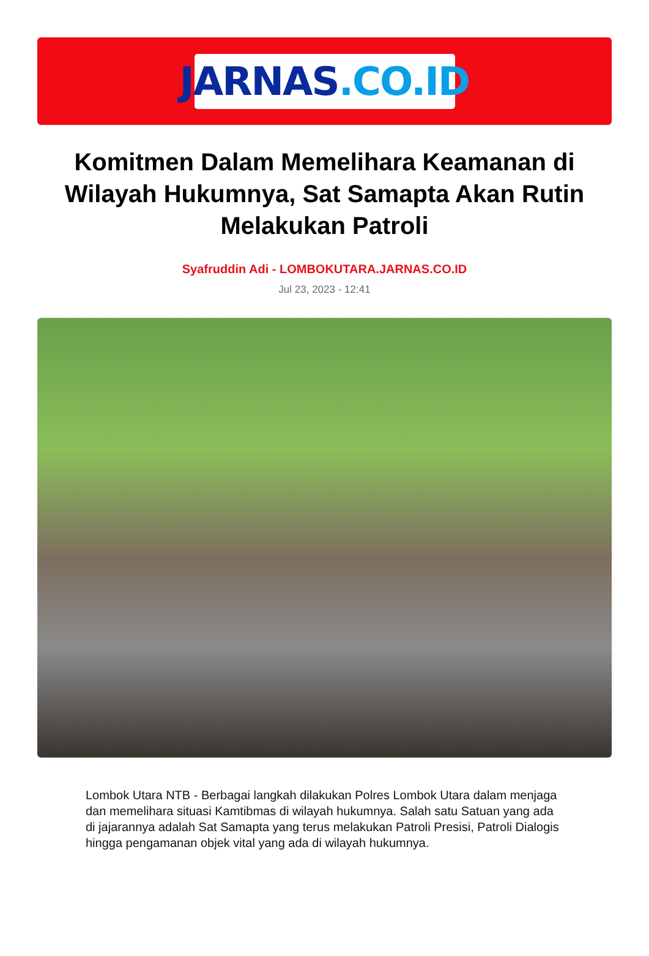JARNAS.CO.ID
Komitmen Dalam Memelihara Keamanan di Wilayah Hukumnya, Sat Samapta Akan Rutin Melakukan Patroli
Syafruddin Adi - LOMBOKUTARA.JARNAS.CO.ID
Jul 23, 2023 - 12:41
Lombok Utara NTB - Berbagai langkah dilakukan Polres Lombok Utara dalam menjaga dan memelihara situasi Kamtibmas di wilayah hukumnya. Salah satu Satuan yang ada di jajarannya adalah Sat Samapta yang terus melakukan Patroli Presisi, Patroli Dialogis hingga pengamanan objek vital yang ada di wilayah hukumnya.